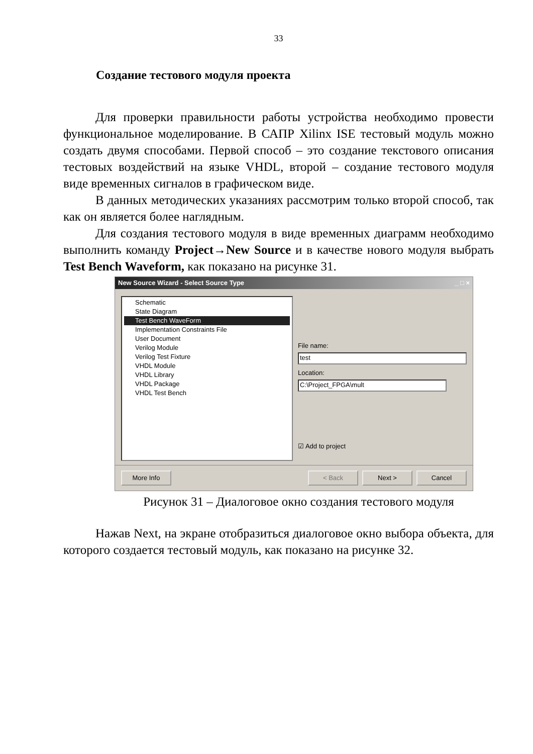33
Создание тестового модуля проекта
Для проверки правильности работы устройства необходимо провести функциональное моделирование. В САПР Xilinx ISE тестовый модуль можно создать двумя способами. Первой способ – это создание текстового описания тестовых воздействий на языке VHDL, второй – создание тестового модуля виде временных сигналов в графическом виде.
В данных методических указаниях рассмотрим только второй способ, так как он является более наглядным.
Для создания тестового модуля в виде временных диаграмм необходимо выполнить команду Project→New Source и в качестве нового модуля выбрать Test Bench Waveform, как показано на рисунке 31.
New Source Wizard - Select Source Type _ □ ×
Schematic
State Diagram
Test Bench WaveForm
Implementation Constraints File
User Document
Verilog Module
Verilog Test Fixture
VHDL Module
VHDL Library
VHDL Package
VHDL Test Bench
File name:
test
Location:
C:\Project_FPGA\mult
☑ Add to project
More Info < Back Next > Cancel
Рисунок 31 – Диалоговое окно создания тестового модуля
Нажав Next, на экране отобразиться диалоговое окно выбора объекта, для которого создается тестовый модуль, как показано на рисунке 32.